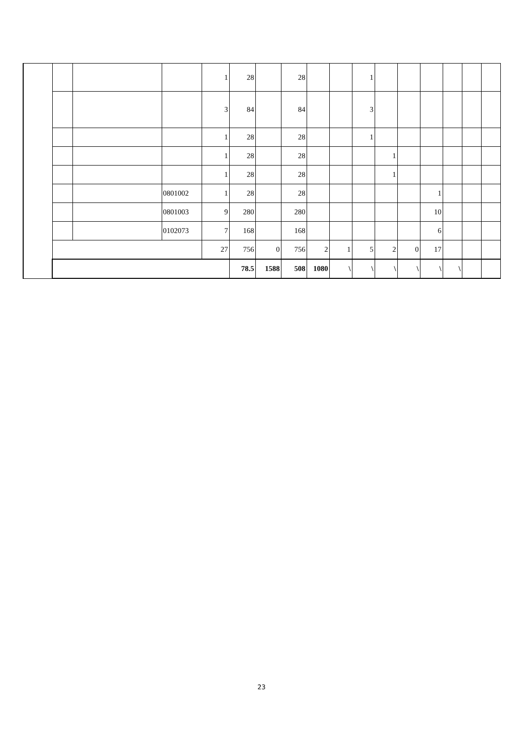| | | | | 1 | 28 | | 28 | | | 1 | | | | | | | |
| | | | | 3 | 84 | | 84 | | | 3 | | | | | | | |
| | | | | 1 | 28 | | 28 | | | 1 | | | | | | | |
| | | | | 1 | 28 | | 28 | | | | 1 | | | | | | |
| | | | | 1 | 28 | | 28 | | | | 1 | | | | | | |
| | | | 0801002 | 1 | 28 | | 28 | | | | | | 1 | | | | |
| | | | 0801003 | 9 | 280 | | 280 | | | | | | 10 | | | | |
| | | | 0102073 | 7 | 168 | | 168 | | | | | | 6 | | | | |
| | | | | 27 | 756 | 0 | 756 | 2 | 1 | 5 | 2 | 0 | 17 | | | | |
| | | | | | 78.5 | 1588 | 508 | 1080 | \ | \ | \ | \ | \ | \ | | | |
23